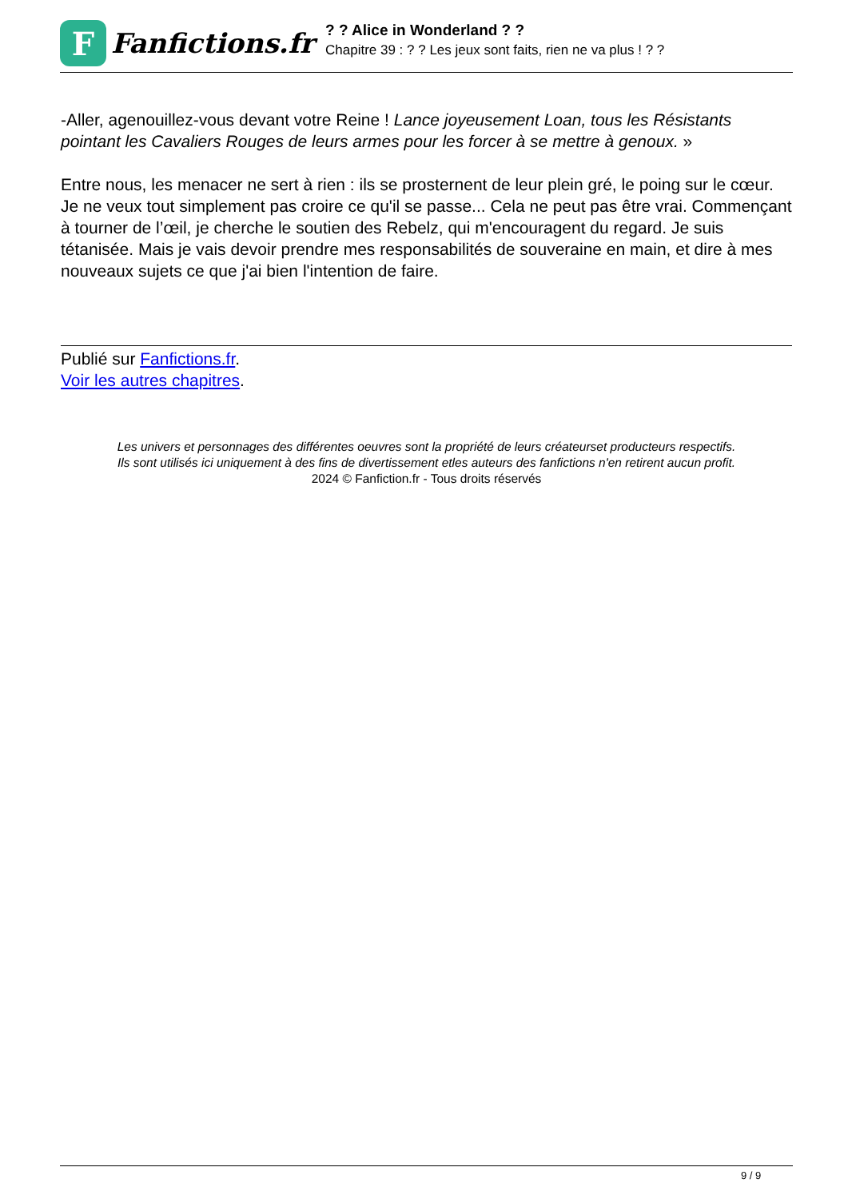F
Fanfictions.fr
? ? Alice in Wonderland ? ?
Chapitre 39 : ? ? Les jeux sont faits, rien ne va plus ! ? ?
-Aller, agenouillez-vous devant votre Reine ! Lance joyeusement Loan, tous les Résistants pointant les Cavaliers Rouges de leurs armes pour les forcer à se mettre à genoux. »
Entre nous, les menacer ne sert à rien : ils se prosternent de leur plein gré, le poing sur le cœur. Je ne veux tout simplement pas croire ce qu'il se passe... Cela ne peut pas être vrai. Commençant à tourner de l’œil, je cherche le soutien des Rebelz, qui m'encouragent du regard. Je suis tétanisée. Mais je vais devoir prendre mes responsabilités de souveraine en main, et dire à mes nouveaux sujets ce que j'ai bien l'intention de faire.
Publié sur Fanfictions.fr.
Voir les autres chapitres.
Les univers et personnages des différentes oeuvres sont la propriété de leurs créateurset producteurs respectifs.
Ils sont utilisés ici uniquement à des fins de divertissement etles auteurs des fanfictions n'en retirent aucun profit.
2024 © Fanfiction.fr - Tous droits réservés
9 / 9